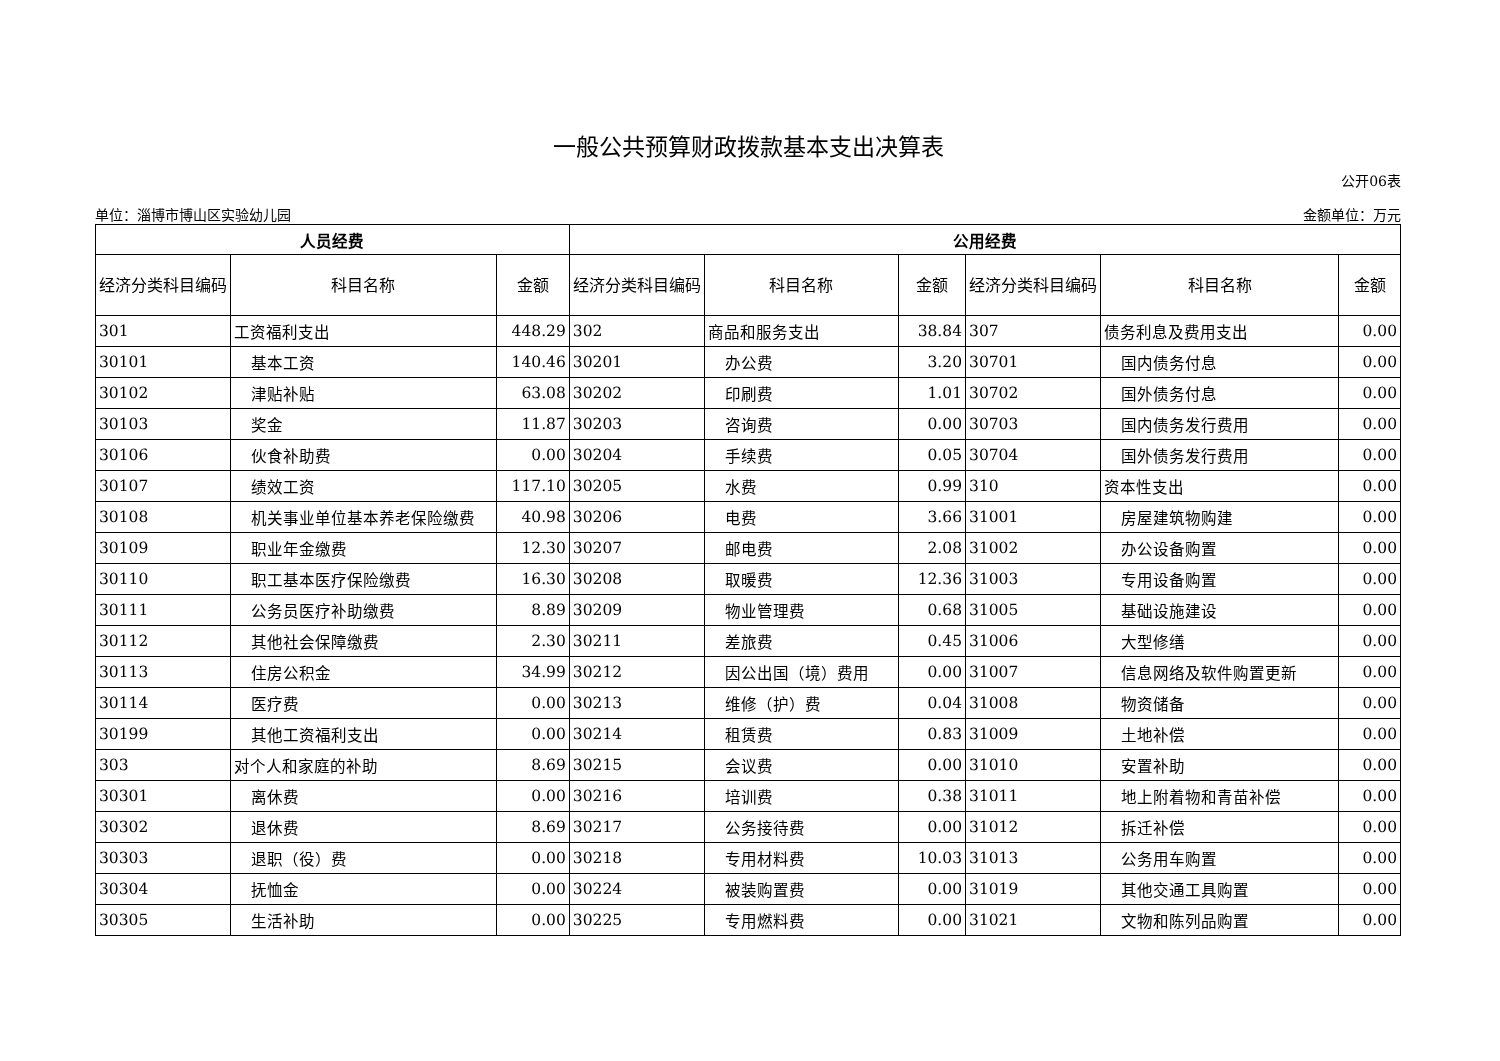一般公共预算财政拨款基本支出决算表
公开06表
单位：淄博市博山区实验幼儿园 金额单位：万元
| 人员经费 | | | 公用经费 | | | | | |
| --- | --- | --- | --- | --- | --- | --- | --- | --- |
| 经济分类科目编码 | 科目名称 | 金额 | 经济分类科目编码 | 科目名称 | 金额 | 经济分类科目编码 | 科目名称 | 金额 |
| 301 | 工资福利支出 | 448.29 | 302 | 商品和服务支出 | 38.84 | 307 | 债务利息及费用支出 | 0.00 |
| 30101 | 基本工资 | 140.46 | 30201 | 办公费 | 3.20 | 30701 | 国内债务付息 | 0.00 |
| 30102 | 津贴补贴 | 63.08 | 30202 | 印刷费 | 1.01 | 30702 | 国外债务付息 | 0.00 |
| 30103 | 奖金 | 11.87 | 30203 | 咨询费 | 0.00 | 30703 | 国内债务发行费用 | 0.00 |
| 30106 | 伙食补助费 | 0.00 | 30204 | 手续费 | 0.05 | 30704 | 国外债务发行费用 | 0.00 |
| 30107 | 绩效工资 | 117.10 | 30205 | 水费 | 0.99 | 310 | 资本性支出 | 0.00 |
| 30108 | 机关事业单位基本养老保险缴费 | 40.98 | 30206 | 电费 | 3.66 | 31001 | 房屋建筑物购建 | 0.00 |
| 30109 | 职业年金缴费 | 12.30 | 30207 | 邮电费 | 2.08 | 31002 | 办公设备购置 | 0.00 |
| 30110 | 职工基本医疗保险缴费 | 16.30 | 30208 | 取暖费 | 12.36 | 31003 | 专用设备购置 | 0.00 |
| 30111 | 公务员医疗补助缴费 | 8.89 | 30209 | 物业管理费 | 0.68 | 31005 | 基础设施建设 | 0.00 |
| 30112 | 其他社会保障缴费 | 2.30 | 30211 | 差旅费 | 0.45 | 31006 | 大型修缮 | 0.00 |
| 30113 | 住房公积金 | 34.99 | 30212 | 因公出国（境）费用 | 0.00 | 31007 | 信息网络及软件购置更新 | 0.00 |
| 30114 | 医疗费 | 0.00 | 30213 | 维修（护）费 | 0.04 | 31008 | 物资储备 | 0.00 |
| 30199 | 其他工资福利支出 | 0.00 | 30214 | 租赁费 | 0.83 | 31009 | 土地补偿 | 0.00 |
| 303 | 对个人和家庭的补助 | 8.69 | 30215 | 会议费 | 0.00 | 31010 | 安置补助 | 0.00 |
| 30301 | 离休费 | 0.00 | 30216 | 培训费 | 0.38 | 31011 | 地上附着物和青苗补偿 | 0.00 |
| 30302 | 退休费 | 8.69 | 30217 | 公务接待费 | 0.00 | 31012 | 拆迁补偿 | 0.00 |
| 30303 | 退职（役）费 | 0.00 | 30218 | 专用材料费 | 10.03 | 31013 | 公务用车购置 | 0.00 |
| 30304 | 抚恤金 | 0.00 | 30224 | 被装购置费 | 0.00 | 31019 | 其他交通工具购置 | 0.00 |
| 30305 | 生活补助 | 0.00 | 30225 | 专用燃料费 | 0.00 | 31021 | 文物和陈列品购置 | 0.00 |